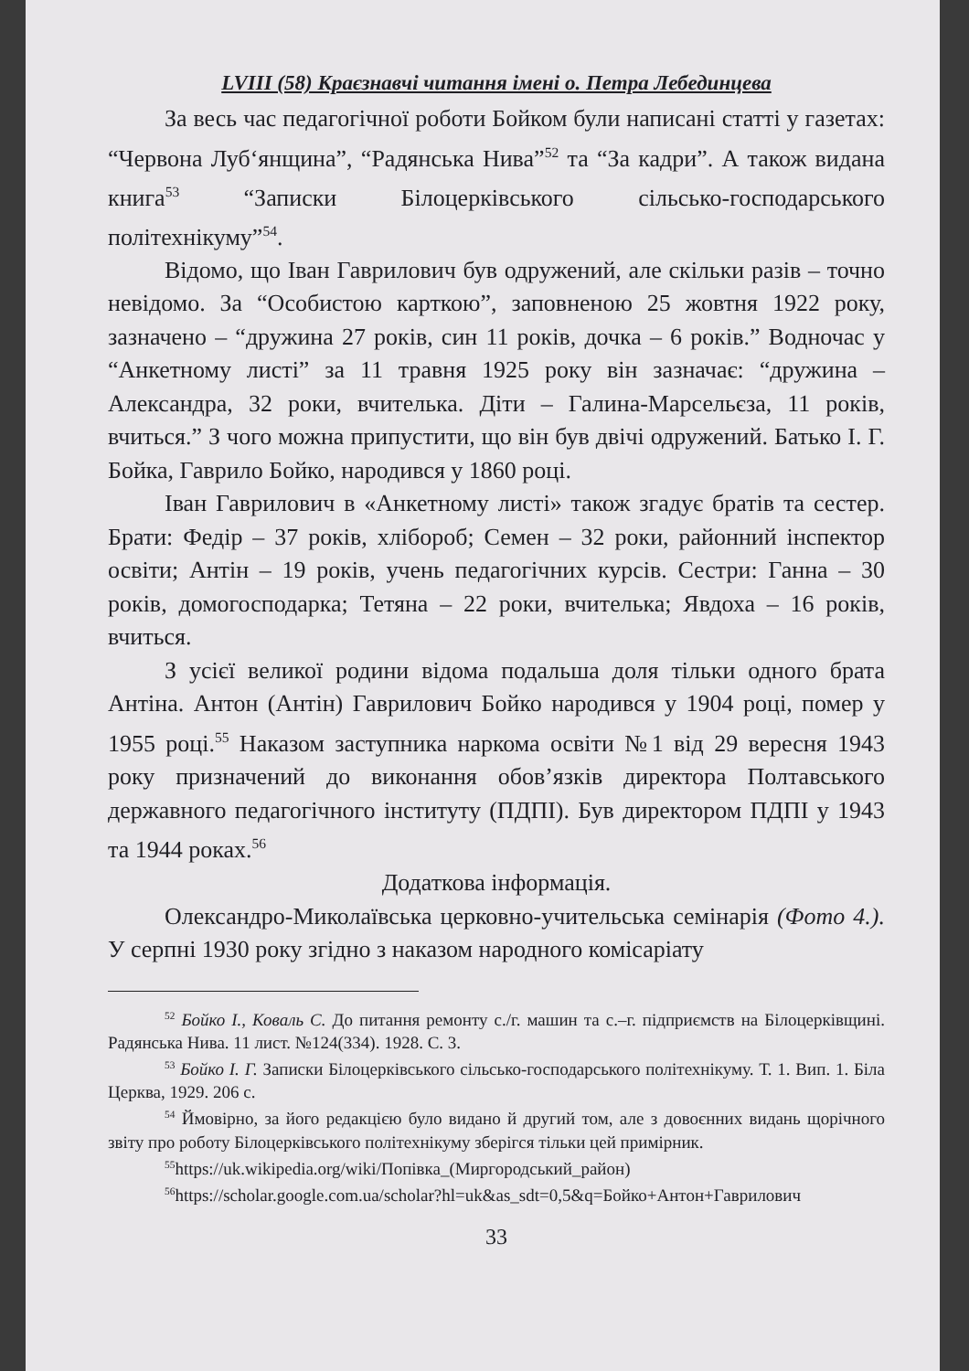LVIII (58) Краєзнавчі читання імені о. Петра Лебединцева
За весь час педагогічної роботи Бойком були написані статті у газетах: “Червона Луб‘янщина”, “Радянська Нива”<sup>52</sup> та “За кадри”. А також видана книга<sup>53</sup> “Записки Білоцерківського сільсько-господарського політехнікуму”<sup>54</sup>.
Відомо, що Іван Гаврилович був одружений, але скільки разів – точно невідомо. За “Особистою карткою”, заповненою 25 жовтня 1922 року, зазначено – “дружина 27 років, син 11 років, дочка – 6 років.” Водночас у “Анкетному листі” за 11 травня 1925 року він зазначає: “дружина – Александра, 32 роки, вчителька. Діти – Галина-Марсельєза, 11 років, вчиться.” З чого можна припустити, що він був двічі одружений. Батько І. Г. Бойка, Гаврило Бойко, народився у 1860 році.
Іван Гаврилович в «Анкетному листі» також згадує братів та сестер. Брати: Федір – 37 років, хлібороб; Семен – 32 роки, районний інспектор освіти; Антін – 19 років, учень педагогічних курсів. Сестри: Ганна – 30 років, домогосподарка; Тетяна – 22 роки, вчителька; Явдоха – 16 років, вчиться.
З усієї великої родини відома подальша доля тільки одного брата Антіна. Антон (Антін) Гаврилович Бойко народився у 1904 році, помер у 1955 році.<sup>55</sup> Наказом заступника наркома освіти №1 від 29 вересня 1943 року призначений до виконання обов’язків директора Полтавського державного педагогічного інституту (ПДПІ). Був директором ПДПІ у 1943 та 1944 роках.<sup>56</sup>
Додаткова інформація.
Олександро-Миколаївська церковно-учительська семінарія (Фото 4.). У серпні 1930 року згідно з наказом народного комісаріату
<sup>52</sup> Бойко І., Коваль С. До питання ремонту с./г. машин та с.–г. підприємств на Білоцерківщині. Радянська Нива. 11 лист. №124(334). 1928. С. 3.
<sup>53</sup> Бойко І. Г. Записки Білоцерківського сільсько-господарського політехнікуму. Т. 1. Вип. 1. Біла Церква, 1929. 206 с.
<sup>54</sup> Ймовірно, за його редакцією було видано й другий том, але з довоєнних видань щорічного звіту про роботу Білоцерківського політехнікуму зберігся тільки цей примірник.
<sup>55</sup> https://uk.wikipedia.org/wiki/Попівка_(Миргородський_район)
<sup>56</sup> https://scholar.google.com.ua/scholar?hl=uk&as_sdt=0,5&q=Бойко+Антон+Гаврилович
33